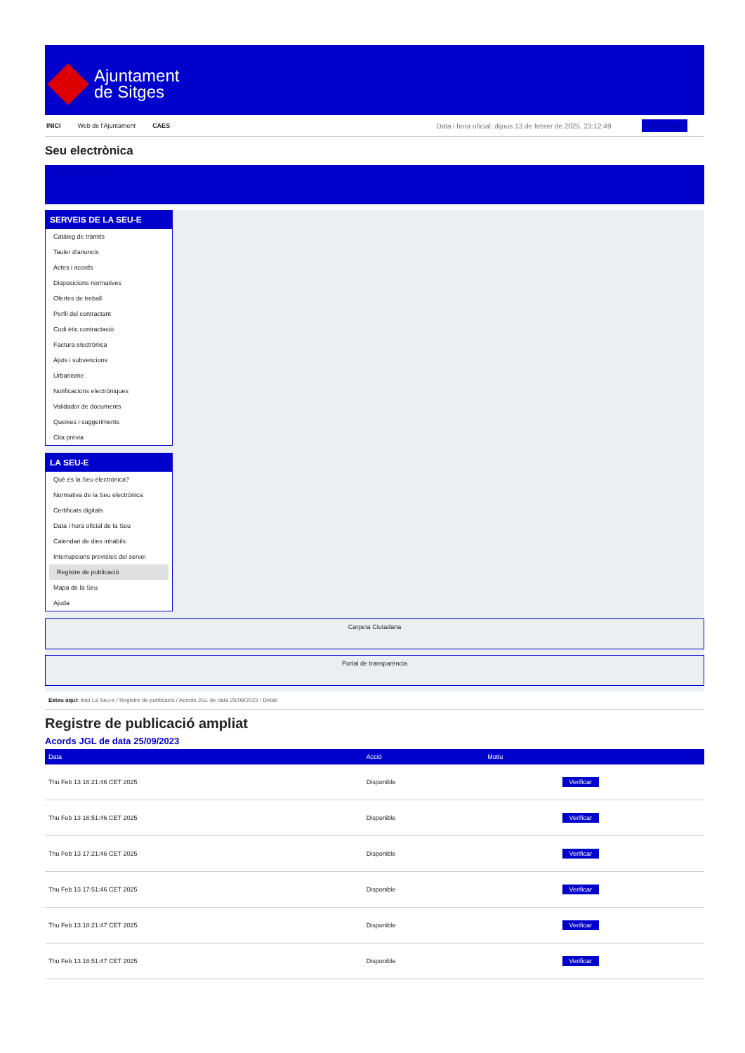Ajuntament
de Sitges
INICI Web de l'Ajuntament CAES Data i hora oficial: dijous 13 de febrer de 2025, 23:12:49 Electrònica
Seu electrònica
Obtenir còpia autèntica
SERVEIS DE LA SEU-E
Catàleg de tràmits
Tauler d'anuncis
Actes i acords
Disposicions normatives
Ofertes de treball
Perfil del contractant
Codi ètic contractació
Factura electrònica
Ajuts i subvencions
Urbanisme
Notificacions electròniques
Validador de documents
Queixes i suggeriments
Cita prèvia
LA SEU-E
Què és la Seu electrònica?
Normativa de la Seu electrònica
Certificats digitals
Data i hora oficial de la Seu
Calendari de dies inhàbils
Interrupcions previstes del servei
Registre de publicació
Mapa de la Seu
Ajuda
Carpeta Ciutadana
Portal de transparència
Esteu aquí: Inici La Seu-e / Registre de publicació / Acords JGL de data 25/09/2023 / Detall
Registre de publicació ampliat
Acords JGL de data 25/09/2023
| Data | Acció | Motiu | |
| --- | --- | --- | --- |
| Thu Feb 13 16:21:46 CET 2025 | Disponible | | Verificar |
| Thu Feb 13 16:51:46 CET 2025 | Disponible | | Verificar |
| Thu Feb 13 17:21:46 CET 2025 | Disponible | | Verificar |
| Thu Feb 13 17:51:46 CET 2025 | Disponible | | Verificar |
| Thu Feb 13 18:21:47 CET 2025 | Disponible | | Verificar |
| Thu Feb 13 18:51:47 CET 2025 | Disponible | | Verificar |